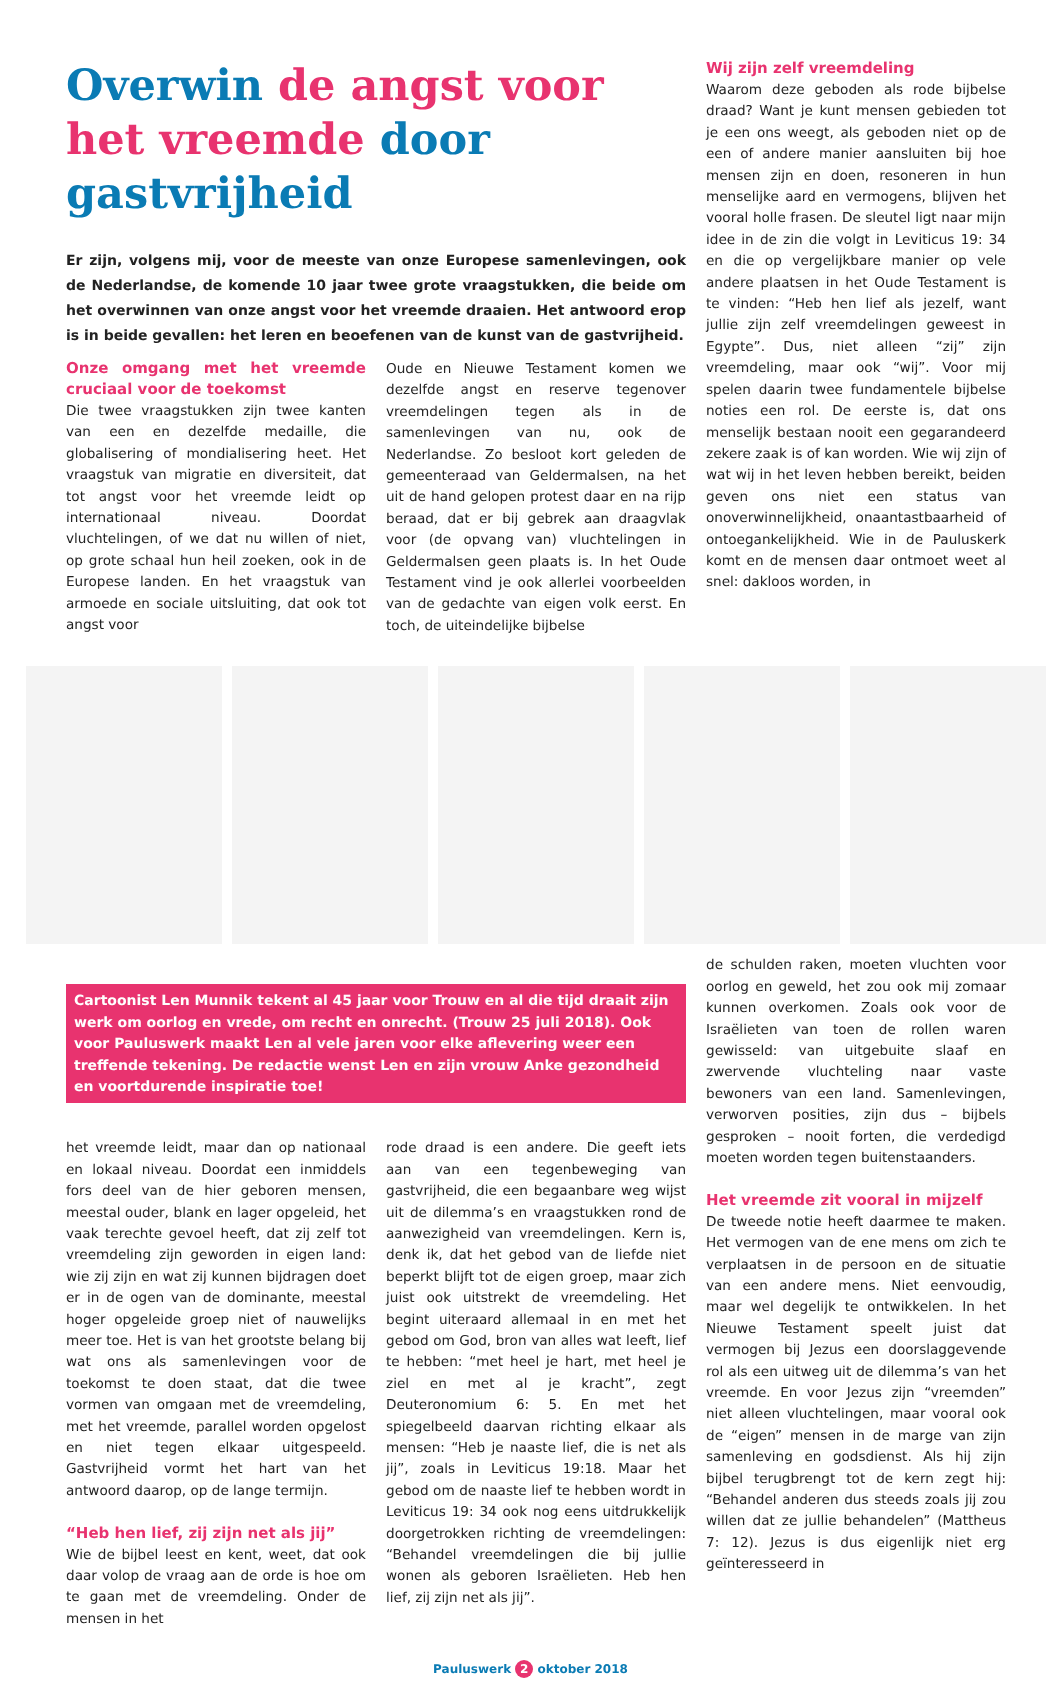Overwin de angst voor het vreemde door gastvrijheid
Er zijn, volgens mij, voor de meeste van onze Europese samenlevingen, ook de Nederlandse, de komende 10 jaar twee grote vraagstukken, die beide om het overwinnen van onze angst voor het vreemde draaien. Het antwoord erop is in beide gevallen: het leren en beoefenen van de kunst van de gastvrijheid.
Onze omgang met het vreemde cruciaal voor de toekomst
Die twee vraagstukken zijn twee kanten van een en dezelfde medaille, die globalisering of mondialisering heet. Het vraagstuk van migratie en diversiteit, dat tot angst voor het vreemde leidt op internationaal niveau. Doordat vluchtelingen, of we dat nu willen of niet, op grote schaal hun heil zoeken, ook in de Europese landen. En het vraagstuk van armoede en sociale uitsluiting, dat ook tot angst voor
Oude en Nieuwe Testament komen we dezelfde angst en reserve tegenover vreemdelingen tegen als in de samenlevingen van nu, ook de Nederlandse. Zo besloot kort geleden de gemeenteraad van Geldermalsen, na het uit de hand gelopen protest daar en na rijp beraad, dat er bij gebrek aan draagvlak voor (de opvang van) vluchtelingen in Geldermalsen geen plaats is. In het Oude Testament vind je ook allerlei voorbeelden van de gedachte van eigen volk eerst. En toch, de uiteindelijke bijbelse
Wij zijn zelf vreemdeling
Waarom deze geboden als rode bijbelse draad? Want je kunt mensen gebieden tot je een ons weegt, als geboden niet op de een of andere manier aansluiten bij hoe mensen zijn en doen, resoneren in hun menselijke aard en vermogens, blijven het vooral holle frasen. De sleutel ligt naar mijn idee in de zin die volgt in Leviticus 19: 34 en die op vergelijkbare manier op vele andere plaatsen in het Oude Testament is te vinden: “Heb hen lief als jezelf, want jullie zijn zelf vreemdelingen geweest in Egypte”. Dus, niet alleen “zij” zijn vreemdeling, maar ook “wij”. Voor mij spelen daarin twee fundamentele bijbelse noties een rol. De eerste is, dat ons menselijk bestaan nooit een gegarandeerd zekere zaak is of kan worden. Wie wij zijn of wat wij in het leven hebben bereikt, beiden geven ons niet een status van onoverwinnelijkheid, onaantastbaarheid of ontoegankelijkheid. Wie in de Pauluskerk komt en de mensen daar ontmoet weet al snel: dakloos worden, in
Cartoonist Len Munnik tekent al 45 jaar voor Trouw en al die tijd draait zijn werk om oorlog en vrede, om recht en onrecht. (Trouw 25 juli 2018). Ook voor Pauluswerk maakt Len al vele jaren voor elke aflevering weer een treffende tekening. De redactie wenst Len en zijn vrouw Anke gezondheid en voortdurende inspiratie toe!
het vreemde leidt, maar dan op nationaal en lokaal niveau. Doordat een inmiddels fors deel van de hier geboren mensen, meestal ouder, blank en lager opgeleid, het vaak terechte gevoel heeft, dat zij zelf tot vreemdeling zijn geworden in eigen land: wie zij zijn en wat zij kunnen bijdragen doet er in de ogen van de dominante, meestal hoger opgeleide groep niet of nauwelijks meer toe. Het is van het grootste belang bij wat ons als samenlevingen voor de toekomst te doen staat, dat die twee vormen van omgaan met de vreemdeling, met het vreemde, parallel worden opgelost en niet tegen elkaar uitgespeeld. Gastvrijheid vormt het hart van het antwoord daarop, op de lange termijn.
“Heb hen lief, zij zijn net als jij”
Wie de bijbel leest en kent, weet, dat ook daar volop de vraag aan de orde is hoe om te gaan met de vreemdeling. Onder de mensen in het
rode draad is een andere. Die geeft iets aan van een tegenbeweging van gastvrijheid, die een begaanbare weg wijst uit de dilemma’s en vraagstukken rond de aanwezigheid van vreemdelingen. Kern is, denk ik, dat het gebod van de liefde niet beperkt blijft tot de eigen groep, maar zich juist ook uitstrekt de vreemdeling. Het begint uiteraard allemaal in en met het gebod om God, bron van alles wat leeft, lief te hebben: “met heel je hart, met heel je ziel en met al je kracht”, zegt Deuteronomium 6: 5. En met het spiegelbeeld daarvan richting elkaar als mensen: “Heb je naaste lief, die is net als jij”, zoals in Leviticus 19:18. Maar het gebod om de naaste lief te hebben wordt in Leviticus 19: 34 ook nog eens uitdrukkelijk doorgetrokken richting de vreemdelingen: “Behandel vreemdelingen die bij jullie wonen als geboren Israëlieten. Heb hen lief, zij zijn net als jij”.
de schulden raken, moeten vluchten voor oorlog en geweld, het zou ook mij zomaar kunnen overkomen. Zoals ook voor de Israëlieten van toen de rollen waren gewisseld: van uitgebuite slaaf en zwervende vluchteling naar vaste bewoners van een land. Samenlevingen, verworven posities, zijn dus – bijbels gesproken – nooit forten, die verdedigd moeten worden tegen buitenstaanders.
Het vreemde zit vooral in mijzelf
De tweede notie heeft daarmee te maken. Het vermogen van de ene mens om zich te verplaatsen in de persoon en de situatie van een andere mens. Niet eenvoudig, maar wel degelijk te ontwikkelen. In het Nieuwe Testament speelt juist dat vermogen bij Jezus een doorslaggevende rol als een uitweg uit de dilemma’s van het vreemde. En voor Jezus zijn “vreemden” niet alleen vluchtelingen, maar vooral ook de “eigen” mensen in de marge van zijn samenleving en godsdienst. Als hij zijn bijbel terugbrengt tot de kern zegt hij: “Behandel anderen dus steeds zoals jij zou willen dat ze jullie behandelen” (Mattheus 7: 12). Jezus is dus eigenlijk niet erg geïnteresseerd in
Pauluswerk 2 oktober 2018